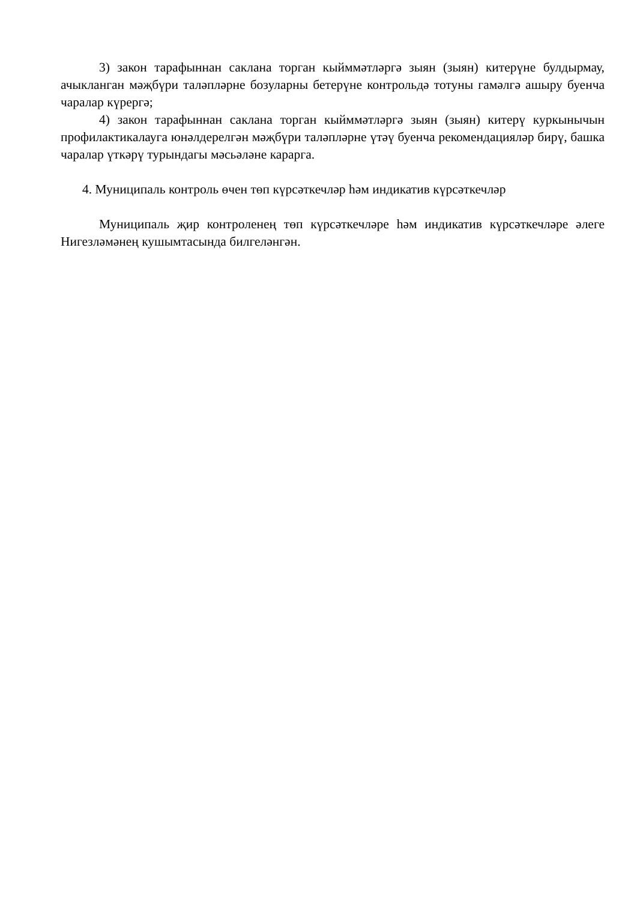3) закон тарафыннан саклана торган кыйммәтләргә зыян (зыян) китерүне булдырмау, ачыкланган мәҗбүри таләпләрне бозуларны бетерүне контрольдә тотуны гамәлгә ашыру буенча чаралар күрергә;
4) закон тарафыннан саклана торган кыйммәтләргә зыян (зыян) китерү куркынычын профилактикалауга юнәлдерелгән мәҗбүри таләпләрне үтәү буенча рекомендацияләр бирү, башка чаралар үткәрү турындагы мәсьәләне карарга.
4. Муниципаль контроль өчен төп күрсәткечләр һәм индикатив күрсәткечләр
Муниципаль җир контроленең төп күрсәткечләре һәм индикатив күрсәткечләре әлеге Нигезләмәнең кушымтасында билгеләнгән.